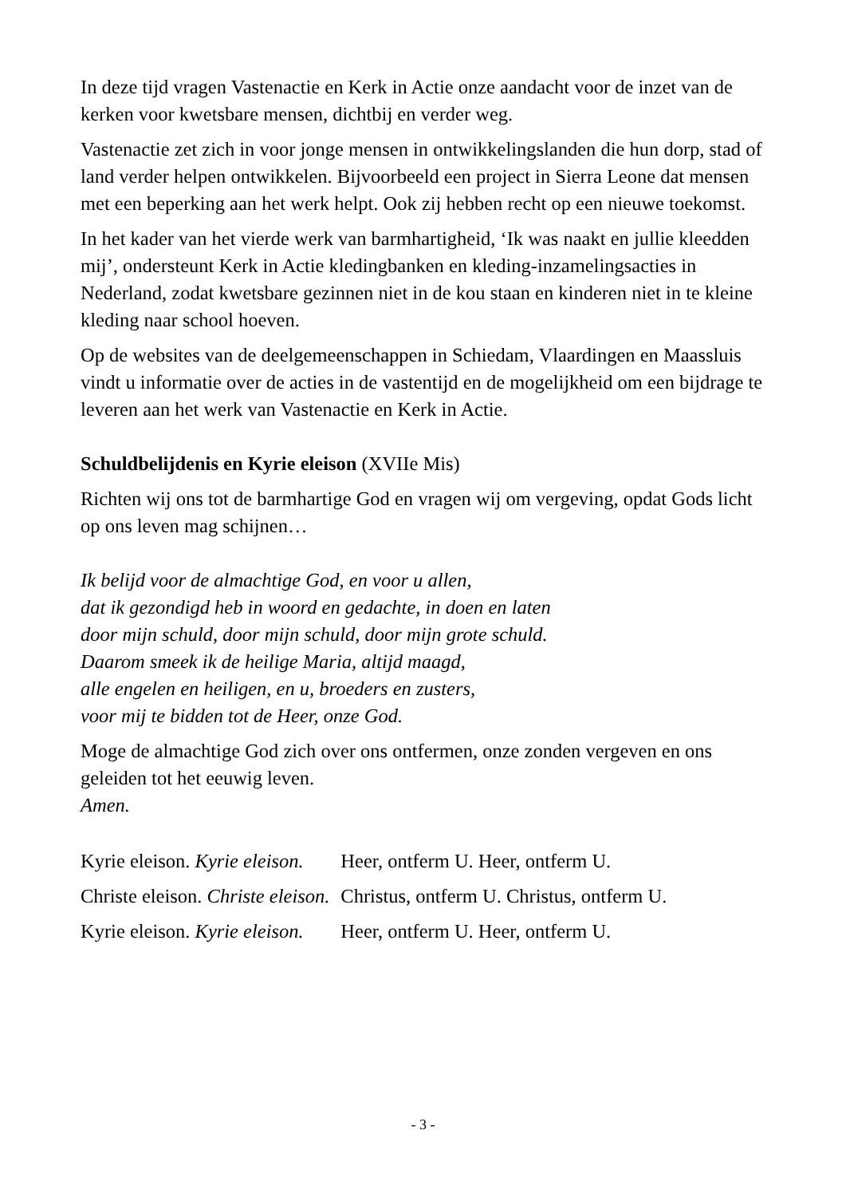In deze tijd vragen Vastenactie en Kerk in Actie onze aandacht voor de inzet van de kerken voor kwetsbare mensen, dichtbij en verder weg.
Vastenactie zet zich in voor jonge mensen in ontwikkelingslanden die hun dorp, stad of land verder helpen ontwikkelen. Bijvoorbeeld een project in Sierra Leone dat mensen met een beperking aan het werk helpt. Ook zij hebben recht op een nieuwe toekomst.
In het kader van het vierde werk van barmhartigheid, ‘Ik was naakt en jullie kleedden mij’, ondersteunt Kerk in Actie kledingbanken en kleding-inzamelingsacties in Nederland, zodat kwetsbare gezinnen niet in de kou staan en kinderen niet in te kleine kleding naar school hoeven.
Op de websites van de deelgemeenschappen in Schiedam, Vlaardingen en Maassluis vindt u informatie over de acties in de vastentijd en de mogelijkheid om een bijdrage te leveren aan het werk van Vastenactie en Kerk in Actie.
Schuldbelijdenis en Kyrie eleison (XVIIe Mis)
Richten wij ons tot de barmhartige God en vragen wij om vergeving, opdat Gods licht op ons leven mag schijnen…
Ik belijd voor de almachtige God, en voor u allen,
dat ik gezondigd heb in woord en gedachte, in doen en laten
door mijn schuld, door mijn schuld, door mijn grote schuld.
Daarom smeek ik de heilige Maria, altijd maagd,
alle engelen en heiligen, en u, broeders en zusters,
voor mij te bidden tot de Heer, onze God.
Moge de almachtige God zich over ons ontfermen, onze zonden vergeven en ons geleiden tot het eeuwig leven.
Amen.
| Kyrie eleison. Kyrie eleison. | Heer, ontferm U. Heer, ontferm U. |
| Christe eleison. Christe eleison. | Christus, ontferm U. Christus, ontferm U. |
| Kyrie eleison. Kyrie eleison. | Heer, ontferm U. Heer, ontferm U. |
- 3 -